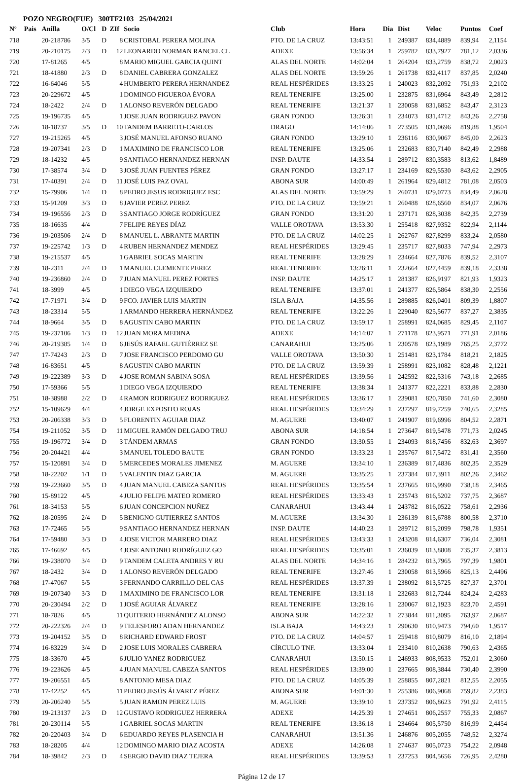POZO NEGRO(FUE) 300TF2103 25/04/2021
| Nº | Pais | Anilla | O/Cl | D | ZIf | Socio | Club | Hora | Dia | Dist | Veloc | Puntos | Coef |
| --- | --- | --- | --- | --- | --- | --- | --- | --- | --- | --- | --- | --- | --- |
| 718 | | 20-218786 | 3/5 | D | 8 | CRISTOBAL PERERA MOLINA | PTO. DE LA CRUZ | 13:43:51 | 1 | 249387 | 834,4889 | 839,94 | 2,1154 |
| 719 | | 20-210175 | 2/3 | D | 12 | LEONARDO NORMAN RANCEL CL | ADEXE | 13:56:34 | 1 | 259782 | 833,7927 | 781,12 | 2,0336 |
| 720 | | 17-81265 | 4/5 | | 8 | MARIO MIGUEL GARCIA QUINT | ALAS DEL NORTE | 14:02:04 | 1 | 264204 | 833,2759 | 838,72 | 2,0023 |
| 721 | | 18-41880 | 2/3 | D | 8 | DANIEL CABRERA GONZALEZ | ALAS DEL NORTE | 13:59:26 | 1 | 261738 | 832,4117 | 837,85 | 2,0240 |
| 722 | | 16-64046 | 5/5 | | 4 | HUMBERTO PERERA HERNANDEZ | REAL HESPÉRIDES | 13:33:25 | 1 | 240023 | 832,2092 | 751,93 | 2,2102 |
| 723 | | 20-229672 | 4/5 | | 1 | DOMINGO FIGUEROA ÉVORA | REAL TENERIFE | 13:25:00 | 1 | 232875 | 831,6964 | 843,49 | 2,2812 |
| 724 | | 18-2422 | 2/4 | D | 1 | ALONSO REVERÓN DELGADO | REAL TENERIFE | 13:21:37 | 1 | 230058 | 831,6852 | 843,47 | 2,3123 |
| 725 | | 19-196735 | 4/5 | | 1 | JOSE JUAN RODRIGUEZ PAVON | GRAN FONDO | 13:26:31 | 1 | 234073 | 831,4712 | 843,26 | 2,2758 |
| 726 | | 18-18737 | 3/5 | D | 10 | TANDEM BARRETO-CARLOS | DRAGO | 14:14:06 | 1 | 273505 | 831,0696 | 819,88 | 1,9504 |
| 727 | | 19-215265 | 4/5 | | 3 | JOSÉ MANUEL AFONSO RUANO | GRAN FONDO | 13:29:10 | 1 | 236116 | 830,9067 | 845,00 | 2,2623 |
| 728 | | 19-207341 | 2/3 | D | 1 | MAXIMINO DE FRANCISCO LOR | REAL TENERIFE | 13:25:06 | 1 | 232683 | 830,7140 | 842,49 | 2,2988 |
| 729 | | 18-14232 | 4/5 | | 9 | SANTIAGO HERNANDEZ HERNAN | INSP. DAUTE | 14:33:54 | 1 | 289712 | 830,3583 | 813,62 | 1,8489 |
| 730 | | 17-38574 | 3/4 | D | 3 | JOSÉ JUAN FUENTES PÉREZ | GRAN FONDO | 13:27:17 | 1 | 234169 | 829,5530 | 843,62 | 2,2905 |
| 731 | | 17-40391 | 2/4 | D | 11 | JOSÉ LUIS PAZ OVAL | ABONA SUR | 14:00:49 | 1 | 261964 | 829,4812 | 781,08 | 2,0503 |
| 732 | | 15-79906 | 1/4 | D | 8 | PEDRO JESUS RODRIGUEZ ESC | ALAS DEL NORTE | 13:59:29 | 1 | 260731 | 829,0773 | 834,49 | 2,0628 |
| 733 | | 15-91209 | 3/3 | D | 8 | JAVIER PEREZ PEREZ | PTO. DE LA CRUZ | 13:59:21 | 1 | 260488 | 828,6560 | 834,07 | 2,0676 |
| 734 | | 19-196556 | 2/3 | D | 3 | SANTIAGO JORGE RODRÍGUEZ | GRAN FONDO | 13:31:20 | 1 | 237171 | 828,3038 | 842,35 | 2,2739 |
| 735 | | 18-16635 | 4/4 | | 7 | FELIPE REYES DÍAZ | VALLE OROTAVA | 13:53:30 | 1 | 255418 | 827,9352 | 822,94 | 2,1144 |
| 736 | | 19-203506 | 2/4 | D | 8 | MANUEL L. ABRANTE MARTIN | PTO. DE LA CRUZ | 14:02:25 | 1 | 262767 | 827,8299 | 833,24 | 2,0580 |
| 737 | | 19-225742 | 1/3 | D | 4 | RUBEN HERNANDEZ MENDEZ | REAL HESPÉRIDES | 13:29:45 | 1 | 235717 | 827,8033 | 747,94 | 2,2973 |
| 738 | | 19-215537 | 4/5 | | 1 | GABRIEL SOCAS MARTIN | REAL TENERIFE | 13:28:29 | 1 | 234664 | 827,7876 | 839,52 | 2,3107 |
| 739 | | 18-2311 | 2/4 | D | 1 | MANUEL CLEMENTE PEREZ | REAL TENERIFE | 13:26:11 | 1 | 232664 | 827,4459 | 839,18 | 2,3338 |
| 740 | | 19-236860 | 2/4 | D | 7 | JUAN MANUEL PEREZ FORTES | INSP. DAUTE | 14:25:17 | 1 | 281387 | 826,9197 | 821,93 | 1,9323 |
| 741 | | 18-3999 | 4/5 | | 1 | DIEGO VEGA IZQUIERDO | REAL TENERIFE | 13:37:01 | 1 | 241377 | 826,5864 | 838,30 | 2,2556 |
| 742 | | 17-71971 | 3/4 | D | 9 | FCO. JAVIER LUIS MARTIN | ISLA BAJA | 14:35:56 | 1 | 289885 | 826,0401 | 809,39 | 1,8807 |
| 743 | | 18-23314 | 5/5 | | 1 | ARMANDO HERRERA HERNÁNDEZ | REAL TENERIFE | 13:22:26 | 1 | 229040 | 825,5677 | 837,27 | 2,3835 |
| 744 | | 18-9664 | 3/5 | D | 8 | AGUSTIN CABO MARTIN | PTO. DE LA CRUZ | 13:59:17 | 1 | 258991 | 824,0685 | 829,45 | 2,1107 |
| 745 | | 19-237106 | 1/3 | D | 12 | JUAN MORA MEDINA | ADEXE | 14:14:07 | 1 | 271178 | 823,9571 | 771,91 | 2,0186 |
| 746 | | 20-219385 | 1/4 | D | 6 | JESÚS RAFAEL GUTIÉRREZ SE | CANARAHUI | 13:25:06 | 1 | 230578 | 823,1989 | 765,25 | 2,3772 |
| 747 | | 17-74243 | 2/3 | D | 7 | JOSE FRANCISCO PERDOMO GU | VALLE OROTAVA | 13:50:30 | 1 | 251481 | 823,1784 | 818,21 | 2,1825 |
| 748 | | 16-83651 | 4/5 | | 8 | AGUSTIN CABO MARTIN | PTO. DE LA CRUZ | 13:59:39 | 1 | 258991 | 823,1082 | 828,48 | 2,1221 |
| 749 | | 19-222389 | 3/3 | D | 4 | JOSE ROMAN SABINA SOSA | REAL HESPÉRIDES | 13:39:56 | 1 | 242592 | 822,5316 | 743,18 | 2,2685 |
| 750 | | 17-59366 | 5/5 | | 1 | DIEGO VEGA IZQUIERDO | REAL TENERIFE | 13:38:34 | 1 | 241377 | 822,2221 | 833,88 | 2,2830 |
| 751 | | 18-38988 | 2/2 | D | 4 | RAMON RODRIGUEZ RODRIGUEZ | REAL HESPÉRIDES | 13:36:17 | 1 | 239081 | 820,7850 | 741,60 | 2,3080 |
| 752 | | 15-109629 | 4/4 | | 4 | JORGE EXPOSITO ROJAS | REAL HESPÉRIDES | 13:34:29 | 1 | 237297 | 819,7259 | 740,65 | 2,3285 |
| 753 | | 20-206338 | 3/3 | D | 5 | FLORENTIN AGUIAR DIAZ | M. AGUERE | 13:40:07 | 1 | 241907 | 819,6996 | 804,52 | 2,2871 |
| 754 | | 19-211052 | 3/5 | D | 11 | MIGUEL RAMÓN DELGADO TRUJ | ABONA SUR | 14:18:54 | 1 | 273647 | 819,5478 | 771,73 | 2,0245 |
| 755 | | 19-196772 | 3/4 | D | 3 | TÁNDEM ARMAS | GRAN FONDO | 13:30:55 | 1 | 234093 | 818,7456 | 832,63 | 2,3697 |
| 756 | | 20-204421 | 4/4 | | 3 | MANUEL TOLEDO BAUTE | GRAN FONDO | 13:33:23 | 1 | 235767 | 817,5472 | 831,41 | 2,3560 |
| 757 | | 15-120891 | 3/4 | D | 5 | MERCEDES MORALES JIMENEZ | M. AGUERE | 13:34:10 | 1 | 236389 | 817,4836 | 802,35 | 2,3529 |
| 758 | | 18-22202 | 1/1 | D | 5 | VALENTIN DIAZ GARCIA | M. AGUERE | 13:35:25 | 1 | 237384 | 817,3911 | 802,26 | 2,3462 |
| 759 | | 19-223660 | 3/5 | D | 4 | JUAN MANUEL CABEZA SANTOS | REAL HESPÉRIDES | 13:35:54 | 1 | 237665 | 816,9990 | 738,18 | 2,3465 |
| 760 | | 15-89122 | 4/5 | | 4 | JULIO FELIPE MATEO ROMERO | REAL HESPÉRIDES | 13:33:43 | 1 | 235743 | 816,5202 | 737,75 | 2,3687 |
| 761 | | 18-34153 | 5/5 | | 6 | JUAN CONCEPCION NUÑEZ | CANARAHUI | 13:43:44 | 1 | 243782 | 816,0522 | 758,61 | 2,2936 |
| 762 | | 18-20595 | 2/4 | D | 5 | BENIGNO GUTIERREZ SANTOS | M. AGUERE | 13:34:30 | 1 | 236139 | 815,6788 | 800,58 | 2,3710 |
| 763 | | 17-72465 | 5/5 | | 9 | SANTIAGO HERNANDEZ HERNAN | INSP. DAUTE | 14:40:23 | 1 | 289712 | 815,2099 | 798,78 | 1,9351 |
| 764 | | 17-59480 | 3/3 | D | 4 | JOSE VICTOR MARRERO DIAZ | REAL HESPÉRIDES | 13:43:33 | 1 | 243208 | 814,6307 | 736,04 | 2,3081 |
| 765 | | 17-46692 | 4/5 | | 4 | JOSE ANTONIO RODRÍGUEZ GO | REAL HESPÉRIDES | 13:35:01 | 1 | 236039 | 813,8808 | 735,37 | 2,3813 |
| 766 | | 19-238070 | 3/4 | D | 9 | TANDEM CALETA ANDRES Y RU | ALAS DEL NORTE | 14:34:16 | 1 | 284232 | 813,7965 | 797,39 | 1,9801 |
| 767 | | 18-2432 | 3/4 | D | 1 | ALONSO REVERÓN DELGADO | REAL TENERIFE | 13:27:46 | 1 | 230058 | 813,5966 | 825,13 | 2,4496 |
| 768 | | 17-47067 | 5/5 | | 3 | FERNANDO CARRILLO DEL CAS | REAL HESPÉRIDES | 13:37:39 | 1 | 238092 | 813,5725 | 827,37 | 2,3701 |
| 769 | | 19-207340 | 3/3 | D | 1 | MAXIMINO DE FRANCISCO LOR | REAL TENERIFE | 13:31:18 | 1 | 232683 | 812,7244 | 824,24 | 2,4283 |
| 770 | | 20-230494 | 2/2 | D | 1 | JOSÉ AGUIAR ÁLVAREZ | REAL TENERIFE | 13:28:16 | 1 | 230067 | 812,1923 | 823,70 | 2,4591 |
| 771 | | 18-7826 | 4/5 | | 11 | QUITERIO HERNÁNDEZ ALONSO | ABONA SUR | 14:22:32 | 1 | 273844 | 811,3095 | 763,97 | 2,0687 |
| 772 | | 20-222326 | 2/4 | D | 9 | TELESFORO ADAN HERNANDEZ | ISLA BAJA | 14:43:23 | 1 | 290630 | 810,9473 | 794,60 | 1,9517 |
| 773 | | 19-204152 | 3/5 | D | 8 | RICHARD EDWARD FROST | PTO. DE LA CRUZ | 14:04:57 | 1 | 259418 | 810,8079 | 816,10 | 2,1894 |
| 774 | | 16-83229 | 3/4 | D | 2 | JOSE LUIS MORALES CABRERA | CÍRCULO TNF. | 13:33:04 | 1 | 233410 | 810,2638 | 790,63 | 2,4365 |
| 775 | | 18-33670 | 4/5 | | 6 | JULIO YANEZ RODRIGUEZ | CANARAHUI | 13:50:15 | 1 | 246933 | 808,9533 | 752,01 | 2,3060 |
| 776 | | 19-223626 | 4/5 | | 4 | JUAN MANUEL CABEZA SANTOS | REAL HESPÉRIDES | 13:39:00 | 1 | 237665 | 808,3844 | 730,40 | 2,3990 |
| 777 | | 19-206551 | 4/5 | | 8 | ANTONIO MESA DIAZ | PTO. DE LA CRUZ | 14:05:39 | 1 | 258855 | 807,2821 | 812,55 | 2,2055 |
| 778 | | 17-42252 | 4/5 | | 11 | PEDRO JESÚS ÁLVAREZ PÉREZ | ABONA SUR | 14:01:30 | 1 | 255386 | 806,9068 | 759,82 | 2,2383 |
| 779 | | 20-206240 | 5/5 | | 5 | JUAN RAMON PEREZ LUIS | M. AGUERE | 13:39:10 | 1 | 237352 | 806,8623 | 791,92 | 2,4115 |
| 780 | | 19-213137 | 2/3 | D | 12 | GUSTAVO RODRIGUEZ HERRERA | ADEXE | 14:25:39 | 1 | 274651 | 806,2557 | 755,33 | 2,0867 |
| 781 | | 20-230114 | 5/5 | | 1 | GABRIEL SOCAS MARTIN | REAL TENERIFE | 13:36:18 | 1 | 234664 | 805,5750 | 816,99 | 2,4454 |
| 782 | | 20-220403 | 3/4 | D | 6 | EDUARDO REYES PLASENCIA H | CANARAHUI | 13:51:36 | 1 | 246876 | 805,2055 | 748,52 | 2,3274 |
| 783 | | 18-28205 | 4/4 | | 12 | DOMINGO MARIO DIAZ ACOSTA | ADEXE | 14:26:08 | 1 | 274637 | 805,0723 | 754,22 | 2,0948 |
| 784 | | 18-39842 | 2/3 | D | 4 | SERGIO DAVID DIAZ TEJERA | REAL HESPÉRIDES | 13:39:53 | 1 | 237253 | 804,5656 | 726,95 | 2,4280 |
Página 12 de 17